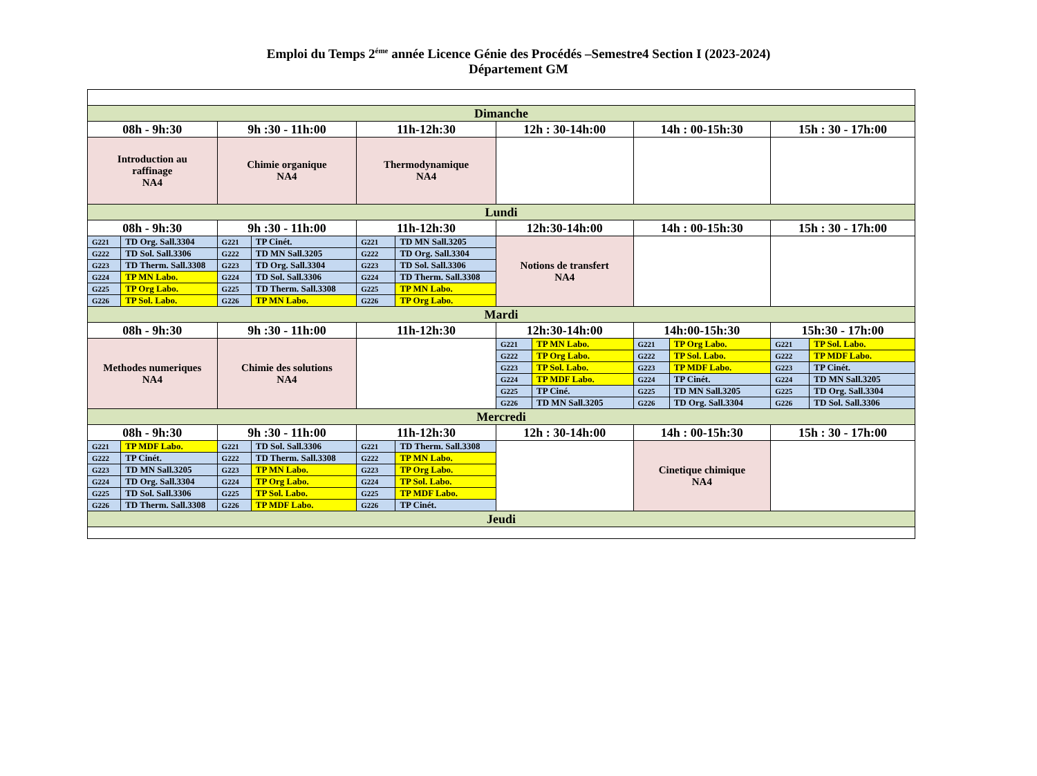Emploi du Temps 2<sup>éme</sup> année Licence Génie des Procédés –Semestre4 Section I (2023-2024)
Département GM
| Dimanche | | | | | | | | | | | |
| 08h - 9h:30 | | 9h :30 - 11h:00 | | 11h-12h:30 | | 12h : 30-14h:00 | | 14h : 00-15h:30 | | 15h : 30 - 17h:00 | |
| Introduction au raffinage NA4 | | Chimie organique NA4 | | Thermodynamique NA4 | | | | | | | |
| Lundi | | | | | | | | | | | |
| 08h - 9h:30 | | 9h :30 - 11h:00 | | 11h-12h:30 | | 12h:30-14h:00 | | 14h : 00-15h:30 | | 15h : 30 - 17h:00 | |
| G221 | TD Org. Sall.3304 | G221 | TP Cinét. | G221 | TD MN Sall.3205 | Notions de transfert NA4 | | | | | |
| G222 | TD Sol. Sall.3306 | G222 | TD MN Sall.3205 | G222 | TD Org. Sall.3304 | | | | | | |
| G223 | TD Therm. Sall.3308 | G223 | TD Org. Sall.3304 | G223 | TD Sol. Sall.3306 | | | | | | |
| G224 | TP MN Labo. | G224 | TD Sol. Sall.3306 | G224 | TD Therm. Sall.3308 | | | | | | |
| G225 | TP Org Labo. | G225 | TD Therm. Sall.3308 | G225 | TP MN Labo. | | | | | | |
| G226 | TP Sol. Labo. | G226 | TP MN Labo. | G226 | TP Org Labo. | | | | | | |
| Mardi | | | | | | | | | | | |
| 08h - 9h:30 | | 9h :30 - 11h:00 | | 11h-12h:30 | | 12h:30-14h:00 | | 14h:00-15h:30 | | 15h:30 - 17h:00 | |
| Methodes numeriques NA4 | | Chimie des solutions NA4 | | | | G221 | TP MN Labo. | G221 | TP Org Labo. | G221 | TP Sol. Labo. |
| | | | | | | G222 | TP Org Labo. | G222 | TP Sol. Labo. | G222 | TP MDF Labo. |
| | | | | | | G223 | TP Sol. Labo. | G223 | TP MDF Labo. | G223 | TP Cinét. |
| | | | | | | G224 | TP MDF Labo. | G224 | TP Cinét. | G224 | TD MN Sall.3205 |
| | | | | | | G225 | TP Ciné. | G225 | TD MN Sall.3205 | G225 | TD Org. Sall.3304 |
| | | | | | | G226 | TD MN Sall.3205 | G226 | TD Org. Sall.3304 | G226 | TD Sol. Sall.3306 |
| Mercredi | | | | | | | | | | | |
| 08h - 9h:30 | | 9h :30 - 11h:00 | | 11h-12h:30 | | 12h : 30-14h:00 | | 14h : 00-15h:30 | | 15h : 30 - 17h:00 | |
| G221 | TP MDF Labo. | G221 | TD Sol. Sall.3306 | G221 | TD Therm. Sall.3308 | | | Cinetique chimique NA4 | | | |
| G222 | TP Cinét. | G222 | TD Therm. Sall.3308 | G222 | TP MN Labo. | | | | | | |
| G223 | TD MN Sall.3205 | G223 | TP MN Labo. | G223 | TP Org Labo. | | | | | | |
| G224 | TD Org. Sall.3304 | G224 | TP Org Labo. | G224 | TP Sol. Labo. | | | | | | |
| G225 | TD Sol. Sall.3306 | G225 | TP Sol. Labo. | G225 | TP MDF Labo. | | | | | | |
| G226 | TD Therm. Sall.3308 | G226 | TP MDF Labo. | G226 | TP Cinét. | | | | | | |
| Jeudi | | | | | | | | | | | |